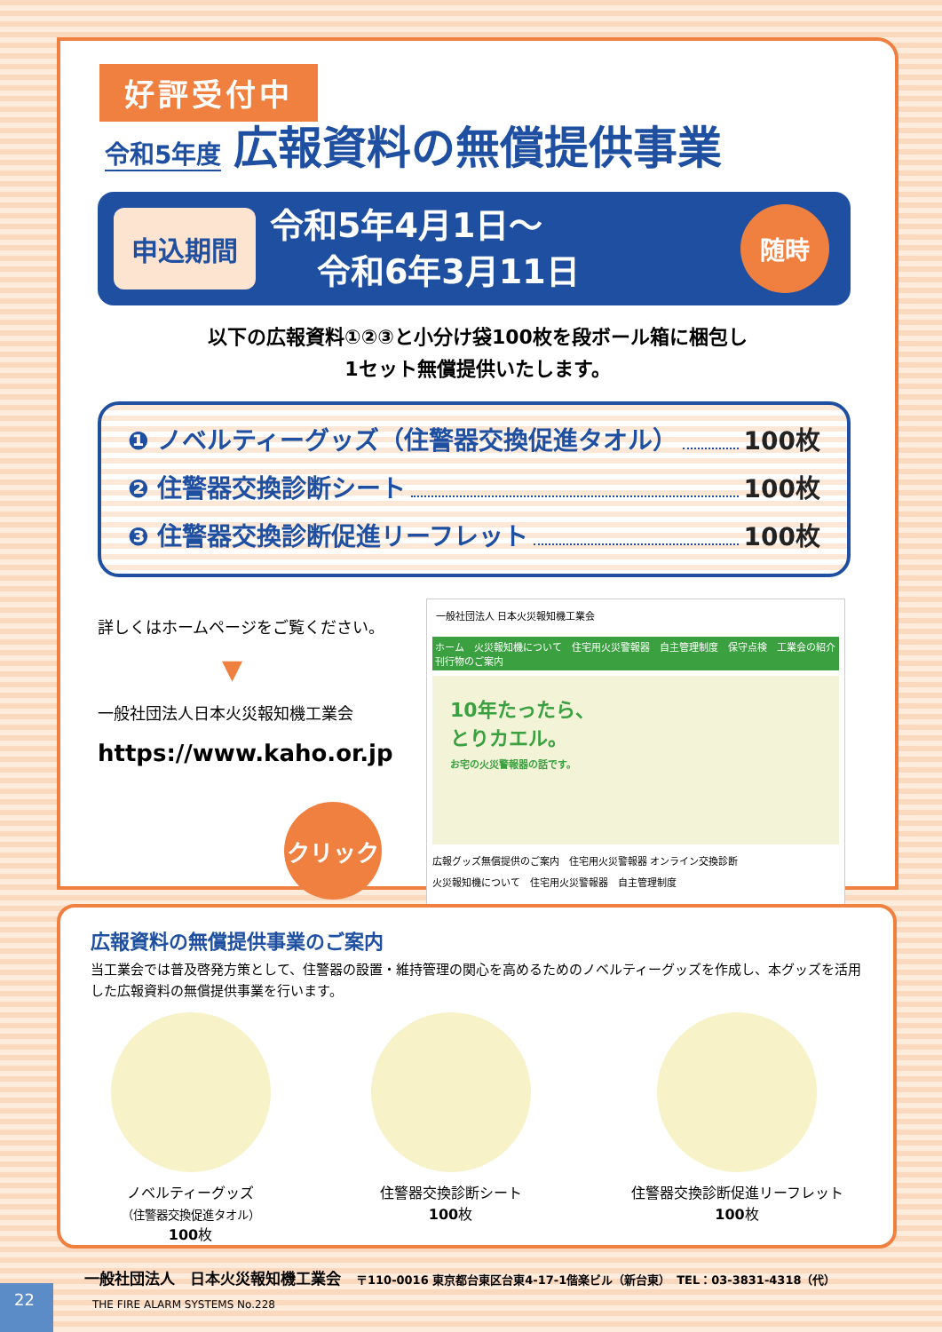好評受付中
令和5年度 広報資料の無償提供事業
申込期間
令和5年4月1日～
令和6年3月11日
随時
以下の広報資料①②③と小分け袋100枚を段ボール箱に梱包し
1セット無償提供いたします。
❶ ノベルティーグッズ（住警器交換促進タオル） 100枚
❷ 住警器交換診断シート 100枚
❸ 住警器交換診断促進リーフレット 100枚
詳しくはホームページをご覧ください。
▼
一般社団法人日本火災報知機工業会
https://www.kaho.or.jp
クリック
一般社団法人 日本火災報知機工業会
ホーム　火災報知機について　住宅用火災警報器　自主管理制度　保守点検　工業会の紹介　刊行物のご案内
10年たったら、
とりカエル。
お宅の火災警報器の話です。
広報グッズ無償提供のご案内　住宅用火災警報器 オンライン交換診断
火災報知機について　住宅用火災警報器　自主管理制度
広報資料の無償提供事業のご案内
当工業会では普及啓発方策として、住警器の設置・維持管理の関心を高めるためのノベルティーグッズを作成し、本グッズを活用した広報資料の無償提供事業を行います。
ノベルティーグッズ
（住警器交換促進タオル）
100枚
住警器交換診断シート
100枚
住警器交換診断促進リーフレット
100枚
一般社団法人　日本火災報知機工業会　〒110-0016 東京都台東区台東4-17-1偕楽ビル（新台東）　TEL：03-3831-4318（代）
22
THE FIRE ALARM SYSTEMS No.228